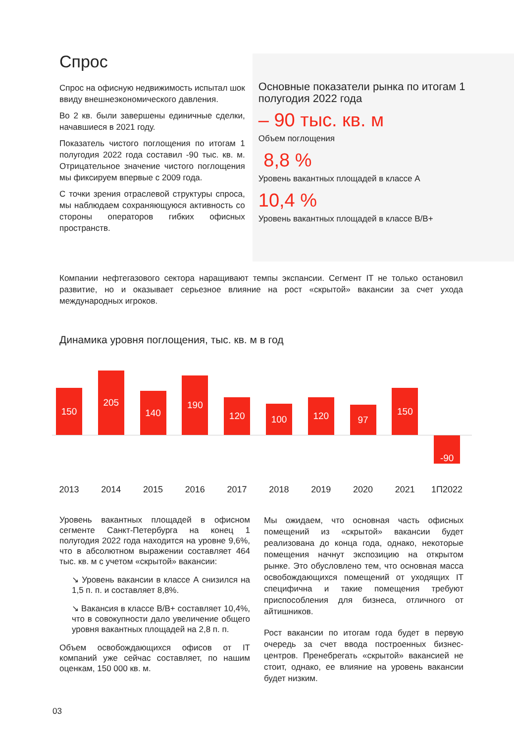Спрос
Спрос на офисную недвижимость испытал шок ввиду внешнеэкономического давления.
Во 2 кв. были завершены единичные сделки, начавшиеся в 2021 году.
Показатель чистого поглощения по итогам 1 полугодия 2022 года составил -90 тыс. кв. м. Отрицательное значение чистого поглощения мы фиксируем впервые с 2009 года.
С точки зрения отраслевой структуры спроса, мы наблюдаем сохраняющуюся активность со стороны операторов гибких офисных пространств.
Основные показатели рынка по итогам 1 полугодия 2022 года
– 90 тыс. кв. м
Объем поглощения
8,8 %
Уровень вакантных площадей в классе А
10,4 %
Уровень вакантных площадей в классе В/В+
Компании нефтегазового сектора наращивают темпы экспансии. Сегмент IT не только остановил развитие, но и оказывает серьезное влияние на рост «скрытой» вакансии за счет ухода международных игроков.
Динамика уровня поглощения, тыс. кв. м в год
150
205
140
190
120
100
120
97
150
-90
2013 2014 2015 2016 2017 2018 2019 2020 2021 1П2022
Уровень вакантных площадей в офисном сегменте Санкт-Петербурга на конец 1 полугодия 2022 года находится на уровне 9,6%, что в абсолютном выражении составляет 464 тыс. кв. м с учетом «скрытой» вакансии:
↘ Уровень вакансии в классе А снизился на 1,5 п. п. и составляет 8,8%.
↘ Вакансия в классе В/В+ составляет 10,4%, что в совокупности дало увеличение общего уровня вакантных площадей на 2,8 п. п.
Объем освобождающихся офисов от IT компаний уже сейчас составляет, по нашим оценкам, 150 000 кв. м.
Мы ожидаем, что основная часть офисных помещений из «скрытой» вакансии будет реализована до конца года, однако, некоторые помещения начнут экспозицию на открытом рынке. Это обусловлено тем, что основная масса освобождающихся помещений от уходящих IT специфична и такие помещения требуют приспособления для бизнеса, отличного от айтишников.
Рост вакансии по итогам года будет в первую очередь за счет ввода построенных бизнес-центров. Пренебрегать «скрытой» вакансией не стоит, однако, ее влияние на уровень вакансии будет низким.
03